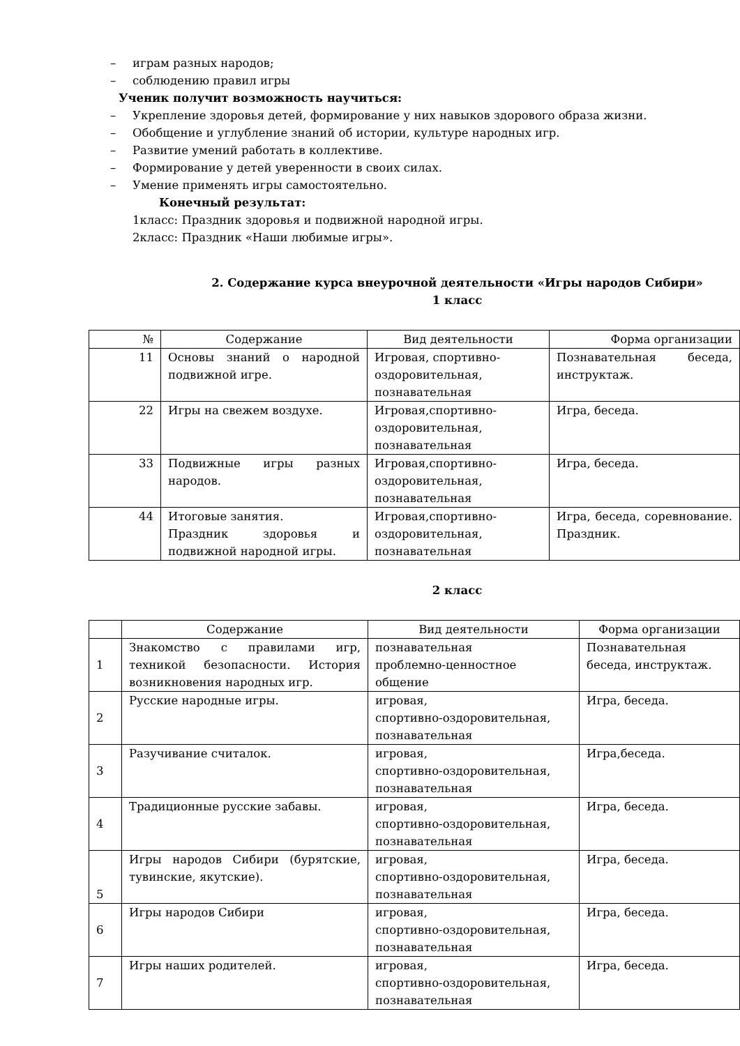– играм разных народов;
– соблюдению правил игры
Ученик получит возможность научиться:
– Укрепление здоровья детей, формирование у них навыков здорового образа жизни.
– Обобщение и углубление знаний об истории, культуре народных игр.
– Развитие умений работать в коллективе.
– Формирование у детей уверенности в своих силах.
– Умение применять игры самостоятельно.
Конечный результат:
1класс: Праздник здоровья и подвижной народной игры.
2класс: Праздник «Наши любимые игры».
2. Содержание курса внеурочной деятельности «Игры народов Сибири»
1 класс
| № | Содержание | Вид деятельности | Форма организации |
| --- | --- | --- | --- |
| 11 | Основы знаний о народной подвижной игре. | Игровая, спортивно-оздоровительная, познавательная | Познавательная беседа, инструктаж. |
| 22 | Игры на свежем воздухе. | Игровая,спортивно-оздоровительная, познавательная | Игра, беседа. |
| 33 | Подвижные игры разных народов. | Игровая,спортивно-оздоровительная, познавательная | Игра, беседа. |
| 44 | Итоговые занятия. Праздник здоровья и подвижной народной игры. | Игровая,спортивно-оздоровительная, познавательная | Игра, беседа, соревнование. Праздник. |
2 класс
| | Содержание | Вид деятельности | Форма организации |
| --- | --- | --- | --- |
| 1 | Знакомство с правилами игр, техникой безопасности. История возникновения народных игр. | познавательная проблемно-ценностное общение | Познавательная беседа, инструктаж. |
| 2 | Русские народные игры. | игровая, спортивно-оздоровительная, познавательная | Игра, беседа. |
| 3 | Разучивание считалок. | игровая, спортивно-оздоровительная, познавательная | Игра,беседа. |
| 4 | Традиционные русские забавы. | игровая, спортивно-оздоровительная, познавательная | Игра, беседа. |
| 5 | Игры народов Сибири (бурятские, тувинские, якутские). | игровая, спортивно-оздоровительная, познавательная | Игра, беседа. |
| 6 | Игры народов Сибири | игровая, спортивно-оздоровительная, познавательная | Игра, беседа. |
| 7 | Игры наших родителей. | игровая, спортивно-оздоровительная, познавательная | Игра, беседа. |